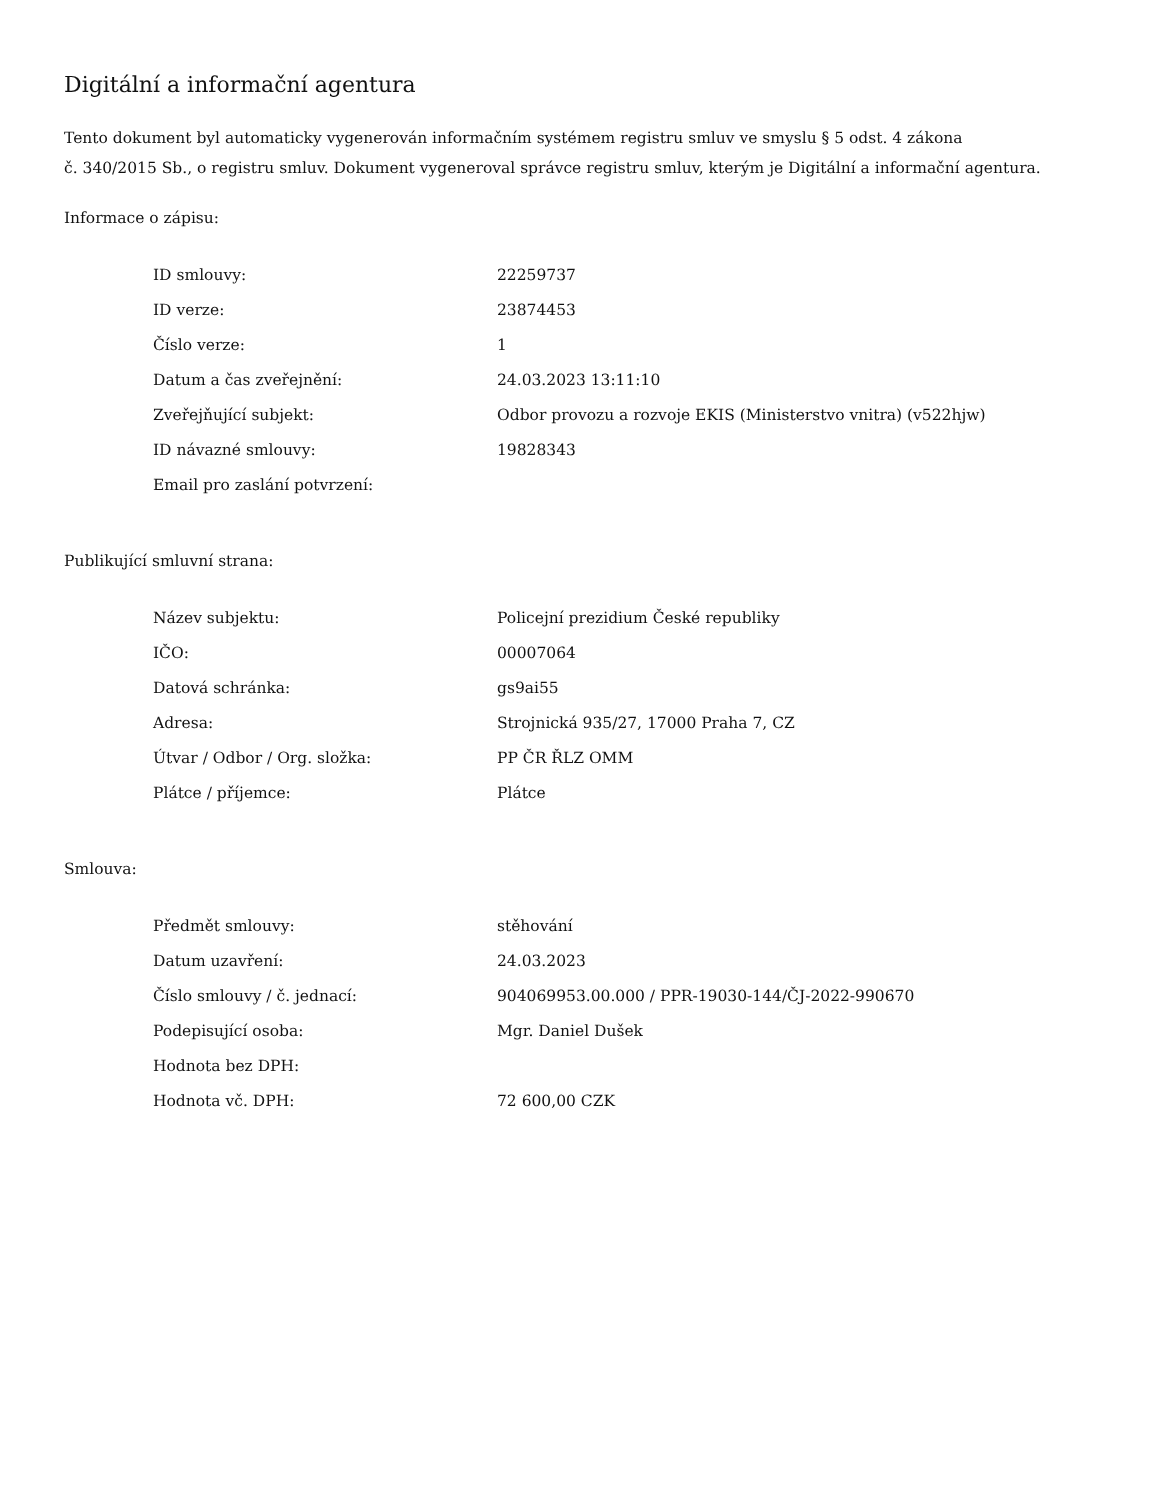Digitální a informační agentura
Tento dokument byl automaticky vygenerován informačním systémem registru smluv ve smyslu § 5 odst. 4 zákona
č. 340/2015 Sb., o registru smluv. Dokument vygeneroval správce registru smluv, kterým je Digitální a informační agentura.
Informace o zápisu:
| ID smlouvy: | 22259737 |
| ID verze: | 23874453 |
| Číslo verze: | 1 |
| Datum a čas zveřejnění: | 24.03.2023 13:11:10 |
| Zveřejňující subjekt: | Odbor provozu a rozvoje EKIS (Ministerstvo vnitra) (v522hjw) |
| ID návazné smlouvy: | 19828343 |
| Email pro zaslání potvrzení: | |
Publikující smluvní strana:
| Název subjektu: | Policejní prezidium České republiky |
| IČO: | 00007064 |
| Datová schránka: | gs9ai55 |
| Adresa: | Strojnická 935/27, 17000 Praha 7, CZ |
| Útvar / Odbor / Org. složka: | PP ČR ŘLZ OMM |
| Plátce / příjemce: | Plátce |
Smlouva:
| Předmět smlouvy: | stěhování |
| Datum uzavření: | 24.03.2023 |
| Číslo smlouvy / č. jednací: | 904069953.00.000 / PPR-19030-144/ČJ-2022-990670 |
| Podepisující osoba: | Mgr. Daniel Dušek |
| Hodnota bez DPH: | |
| Hodnota vč. DPH: | 72 600,00 CZK |